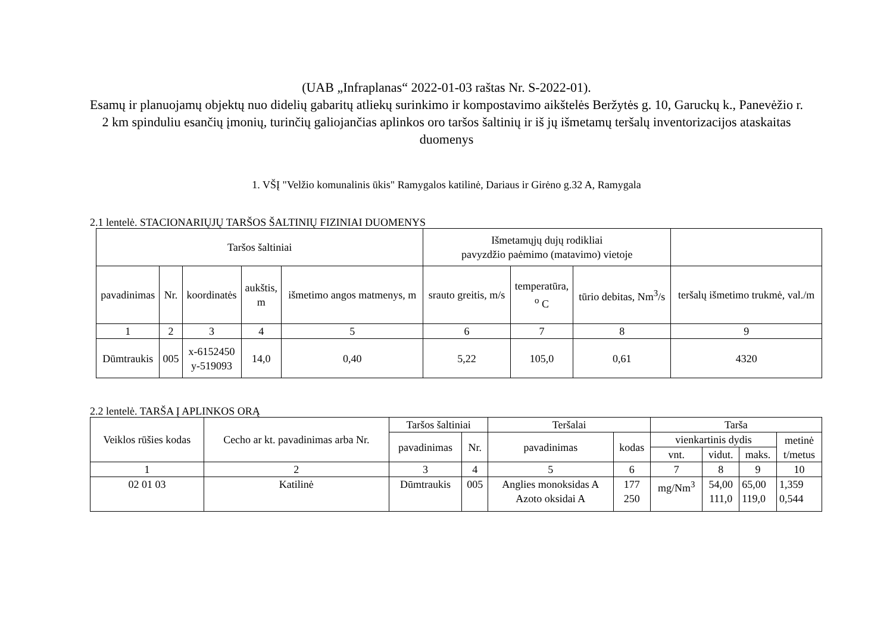(UAB „Infraplanas“ 2022-01-03 raštas Nr. S-2022-01).
Esamų ir planuojamų objektų nuo didelių gabaritų atliekų surinkimo ir kompostavimo aikštelės Beržytės g. 10, Garuckų k., Panevėžio r. 2 km spinduliu esančių įmonių, turinčių galiojančias aplinkos oro taršos šaltinių ir iš jų išmetamų teršalų inventorizacijos ataskaitas duomenys
1. VŠĮ "Velžio komunalinis ūkis" Ramygalos katilinė, Dariaus ir Girėno g.32 A, Ramygala
2.1 lentelė. STACIONARIŲJŲ TARŠOS ŠALTINIŲ FIZINIAI DUOMENYS
| Taršos šaltiniai | | | | | Išmetamųjų dujų rodikliai pavyzdžio paėmimo (matavimo) vietoje | | | |
| --- | --- | --- | --- | --- | --- | --- | --- | --- |
| pavadinimas | Nr. | koordinatės | aukštis, m | išmetimo angos matmenys, m | srauto greitis, m/s | temperatūra, <sup>o</sup> C | tūrio debitas, Nm<sup>3</sup>/s | teršalų išmetimo trukmė, val./m |
| 1 | 2 | 3 | 4 | 5 | 6 | 7 | 8 | 9 |
| Dūmtraukis | 005 | x-6152450 y-519093 | 14,0 | 0,40 | 5,22 | 105,0 | 0,61 | 4320 |
2.2 lentelė. TARŠA Į APLINKOS ORĄ
| Veiklos rūšies kodas | Cecho ar kt. pavadinimas arba Nr. | Taršos šaltiniai | | Teršalai | | Tarša | | | |
| --- | --- | --- | --- | --- | --- | --- | --- | --- | --- |
| | | pavadinimas | Nr. | pavadinimas | kodas | vienkartinis dydis | | | metinė t/metus |
| | | | | | | vnt. | vidut. | maks. | |
| 1 | 2 | 3 | 4 | 5 | 6 | 7 | 8 | 9 | 10 |
| 02 01 03 | Katilinė | Dūmtraukis | 005 | Anglies monoksidas A Azoto oksidai A | 177 250 | mg/Nm<sup>3</sup> | 54,00 111,0 | 65,00 119,0 | 1,359 0,544 |